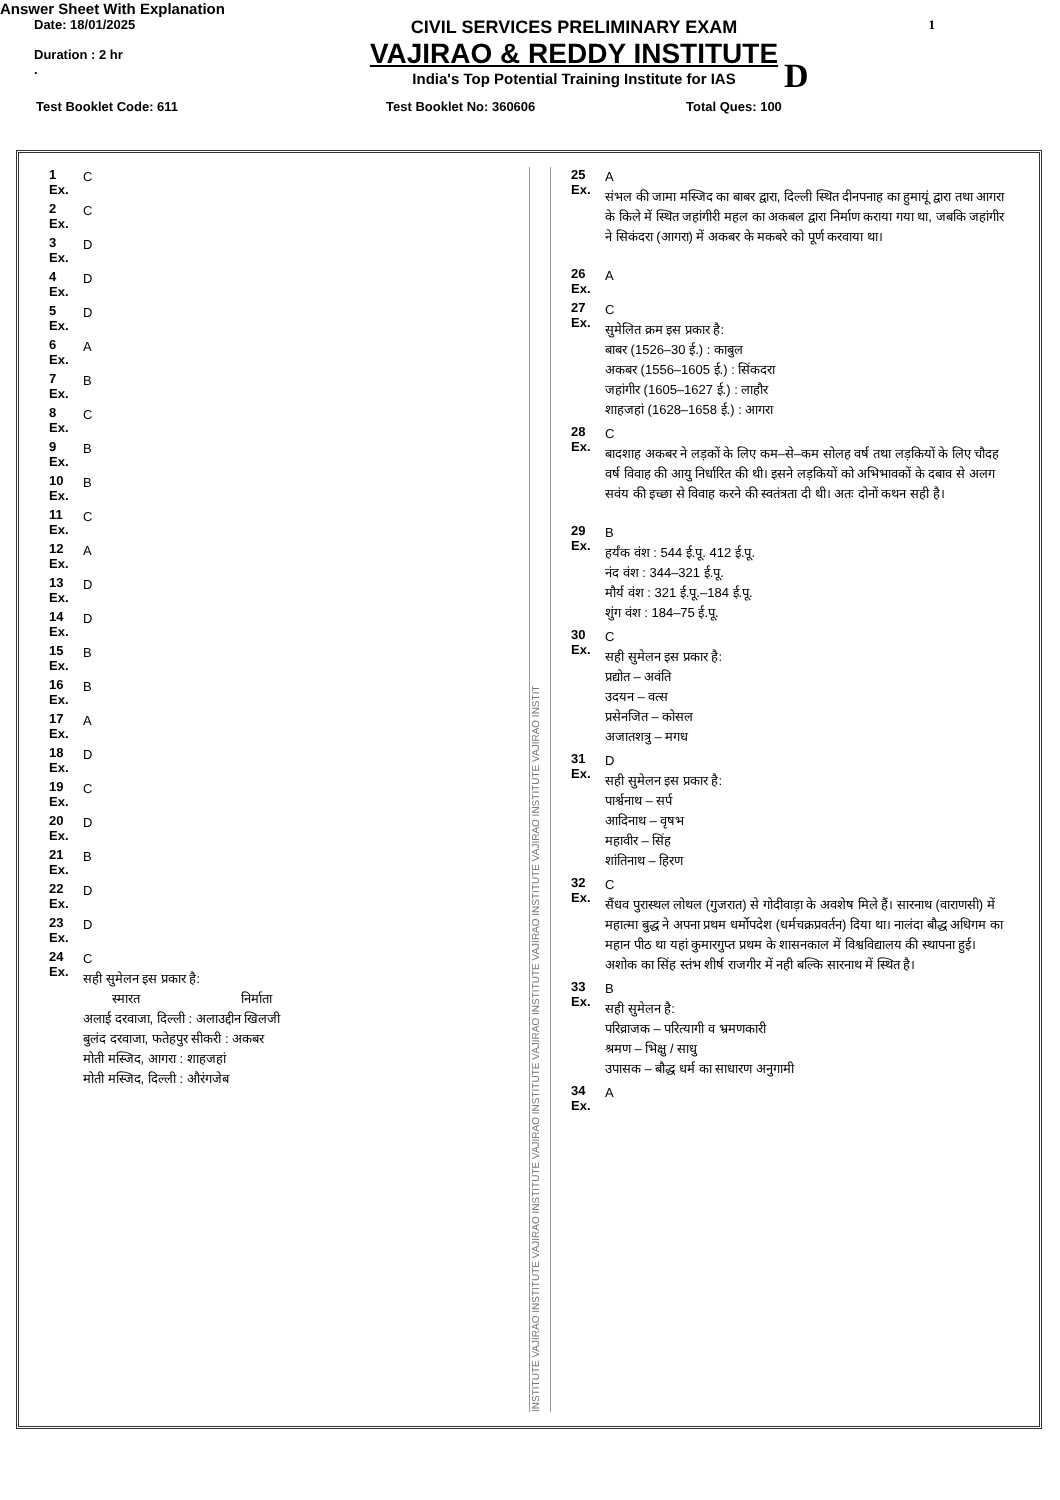Answer Sheet With Explanation
Date: 18/01/2025
Duration : 2 hr
.
CIVIL SERVICES PRELIMINARY EXAM
VAJIRAO & REDDY INSTITUTE
India's Top Potential Training Institute for IAS
D
1
Test Booklet Code: 611 Test Booklet No: 360606 Total Ques: 100
1
Ex. C
2
Ex. C
3
Ex. D
4
Ex. D
5
Ex. D
6
Ex. A
7
Ex. B
8
Ex. C
9
Ex. B
10
Ex. B
11
Ex. C
12
Ex. A
13
Ex. D
14
Ex. D
15
Ex. B
16
Ex. B
17
Ex. A
18
Ex. D
19
Ex. C
20
Ex. D
21
Ex. B
22
Ex. D
23
Ex. D
24
Ex. C
सही सुमेलन इस प्रकार है:
स्मारत निर्माता
अलाई दरवाजा, दिल्ली : अलाउद्दीन खिलजी
बुलंद दरवाजा, फतेहपुर सीकरी : अकबर
मोती मस्जिद, आगरा : शाहजहां
मोती मस्जिद, दिल्ली : औरंगजेब
INSTITUTE VAJIRAO INSTITUTE VAJIRAO INSTITUTE VAJIRAO INSTITUTE VAJIRAO INSTITUTE VAJIRAO INSTITUTE VAJIRAO INSTITUTE VAJIRAO INSTIT
25
Ex. A
संभल की जामा मस्जिद का बाबर द्वारा, दिल्ली स्थित दीनपनाह का हुमायूं द्वारा तथा आगरा के किले में स्थित जहांगीरी महल का अकबल द्वारा निर्माण कराया गया था, जबकि जहांगीर ने सिकंदरा (आगरा) में अकबर के मकबरे को पूर्ण करवाया था।
26
Ex. A
27
Ex. C
सुमेलित क्रम इस प्रकार है:
बाबर (1526–30 ई.) : काबुल
अकबर (1556–1605 ई.) : सिंकदरा
जहांगीर (1605–1627 ई.) : लाहौर
शाहजहां (1628–1658 ई.) : आगरा
28
Ex. C
बादशाह अकबर ने लड़कों के लिए कम–से–कम सोलह वर्ष तथा लड़कियों के लिए चौदह वर्ष विवाह की आयु निर्धारित की थी। इसने लड़कियों को अभिभावकों के दबाव से अलग सवंय की इच्छा से विवाह करने की स्वतंत्रता दी थी। अतः दोनों कथन सही है।
29
Ex. B
हर्यंक वंश : 544 ई.पू. 412 ई.पू.
नंद वंश : 344–321 ई.पू.
मौर्य वंश : 321 ई.पू.–184 ई.पू.
शुंग वंश : 184–75 ई.पू.
30
Ex. C
सही सुमेलन इस प्रकार है:
प्रद्योत – अवंति
उदयन – वत्स
प्रसेनजित – कोसल
अजातशत्रु – मगध
31
Ex. D
सही सुमेलन इस प्रकार है:
पार्श्वनाथ – सर्प
आदिनाथ – वृषभ
महावीर – सिंह
शांतिनाथ – हिरण
32
Ex. C
सैंधव पुरास्थल लोथल (गुजरात) से गोदीवाड़ा के अवशेष मिले हैं। सारनाथ (वाराणसी) में महात्मा बुद्ध ने अपना प्रथम धर्मोपदेश (धर्मचक्रप्रवर्तन) दिया था। नालंदा बौद्ध अधिगम का महान पीठ था यहां कुमारगुप्त प्रथम के शासनकाल में विश्वविद्यालय की स्थापना हुई। अशोक का सिंह स्तंभ शीर्ष राजगीर में नही बल्कि सारनाथ में स्थित है।
33
Ex. B
सही सुमेलन है:
परिव्राजक – परित्यागी व भ्रमणकारी
श्रमण – भिक्षु / साधु
उपासक – बौद्ध धर्म का साधारण अनुगामी
34
Ex. A